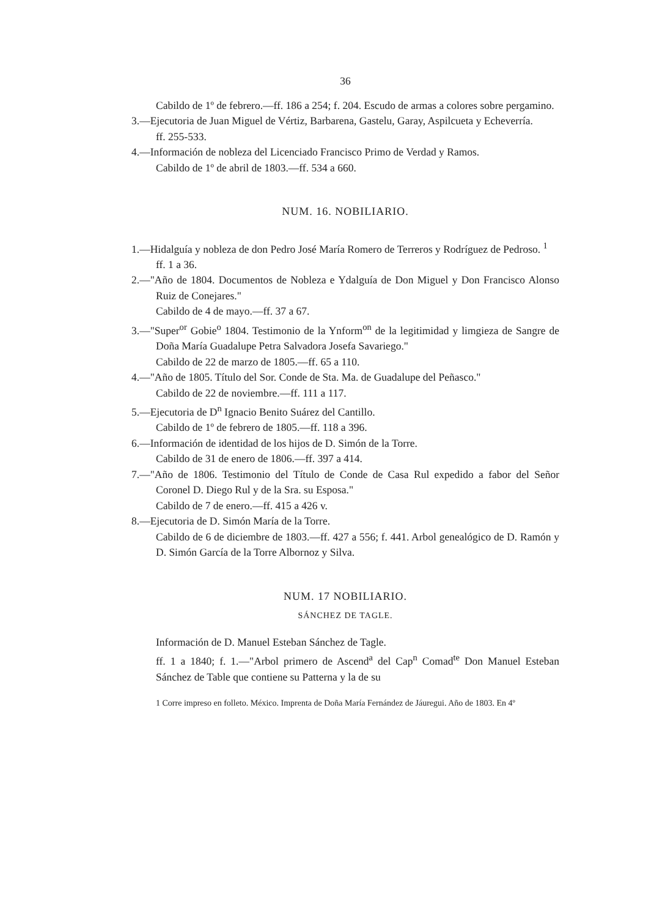36
Cabildo de 1º de febrero.—ff. 186 a 254; f. 204. Escudo de armas a colores sobre pergamino.
3.—Ejecutoria de Juan Miguel de Vértiz, Barbarena, Gastelu, Garay, Aspilcueta y Echeverría.
ff. 255-533.
4.—Información de nobleza del Licenciado Francisco Primo de Verdad y Ramos.
Cabildo de 1º de abril de 1803.—ff. 534 a 660.
NUM. 16. NOBILIARIO.
1.—Hidalguía y nobleza de don Pedro José María Romero de Terreros y Rodríguez de Pedroso. <sup>1</sup>
ff. 1 a 36.
2.—"Año de 1804. Documentos de Nobleza e Ydalguía de Don Miguel y Don Francisco Alonso Ruiz de Conejares."
Cabildo de 4 de mayo.—ff. 37 a 67.
3.—"Super<sup>or</sup> Gobie<sup>o</sup> 1804. Testimonio de la Ynform<sup>on</sup> de la legitimidad y limgieza de Sangre de Doña María Guadalupe Petra Salvadora Josefa Savariego."
Cabildo de 22 de marzo de 1805.—ff. 65 a 110.
4.—"Año de 1805. Título del Sor. Conde de Sta. Ma. de Guadalupe del Peñasco."
Cabildo de 22 de noviembre.—ff. 111 a 117.
5.—Ejecutoria de D<sup>n</sup> Ignacio Benito Suárez del Cantillo.
Cabildo de 1º de febrero de 1805.—ff. 118 a 396.
6.—Información de identidad de los hijos de D. Simón de la Torre.
Cabildo de 31 de enero de 1806.—ff. 397 a 414.
7.—"Año de 1806. Testimonio del Título de Conde de Casa Rul expedido a fabor del Señor Coronel D. Diego Rul y de la Sra. su Esposa."
Cabildo de 7 de enero.—ff. 415 a 426 v.
8.—Ejecutoria de D. Simón María de la Torre.
Cabildo de 6 de diciembre de 1803.—ff. 427 a 556; f. 441. Arbol genealógico de D. Ramón y D. Simón García de la Torre Albornoz y Silva.
NUM. 17 NOBILIARIO.
SÁNCHEZ DE TAGLE.
Información de D. Manuel Esteban Sánchez de Tagle.
ff. 1 a 1840; f. 1.—"Arbol primero de Ascend<sup>a</sup> del Cap<sup>n</sup> Comad<sup>te</sup> Don Manuel Esteban Sánchez de Table que contiene su Patterna y la de su
1 Corre impreso en folleto. México. Imprenta de Doña María Fernández de Jáuregui. Año de 1803. En 4º